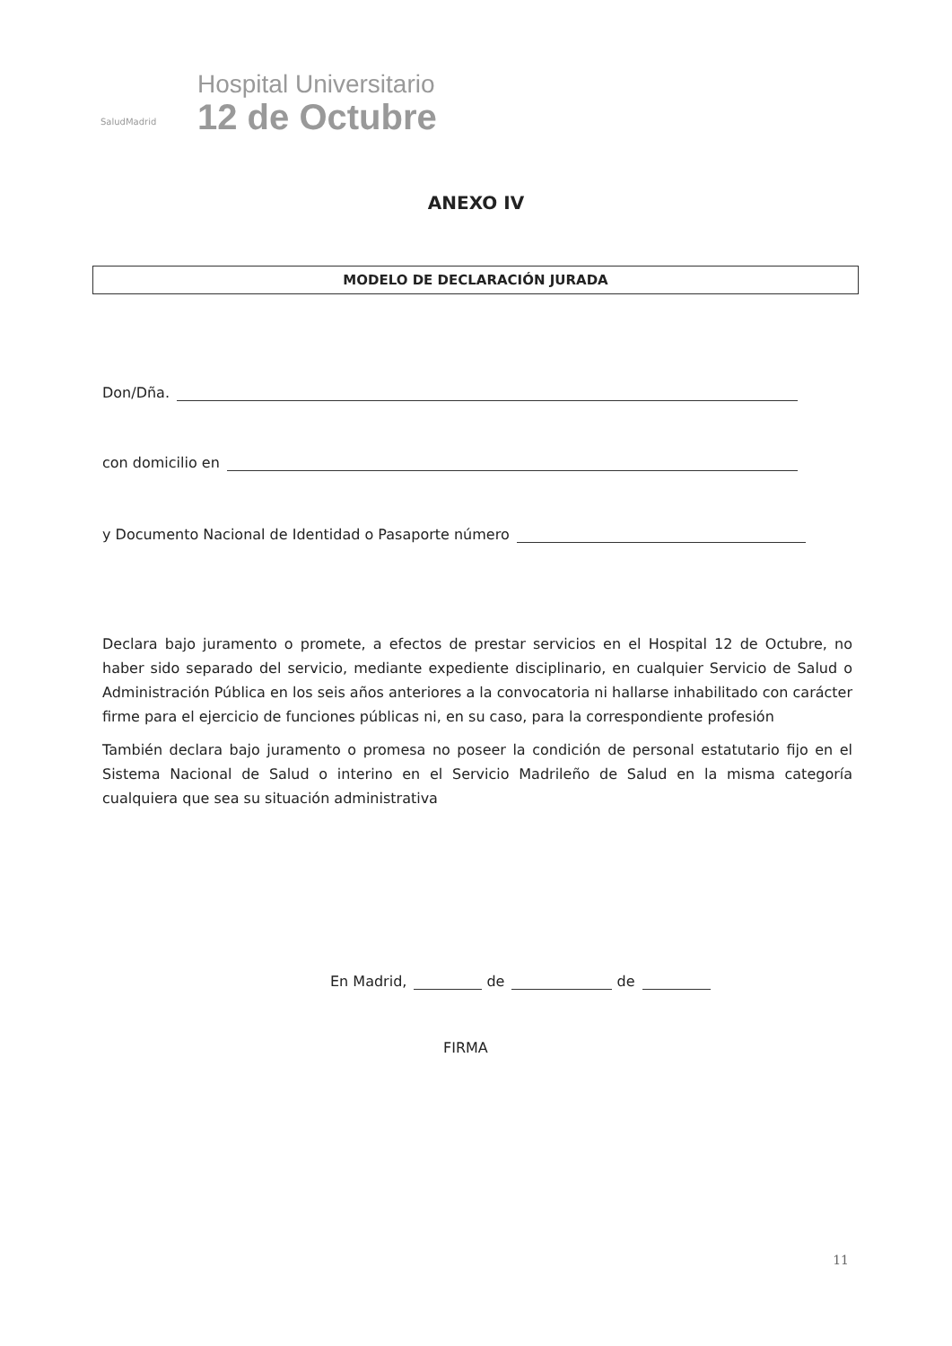SaludMadrid
Hospital Universitario
12 de Octubre
ANEXO IV
MODELO DE DECLARACIÓN JURADA
Don/Dña.
con domicilio en
y Documento Nacional de Identidad o Pasaporte número
Declara bajo juramento o promete, a efectos de prestar servicios en el Hospital 12 de Octubre, no haber sido separado del servicio, mediante expediente disciplinario, en cualquier Servicio de Salud o Administración Pública en los seis años anteriores a la convocatoria ni hallarse inhabilitado con carácter firme para el ejercicio de funciones públicas ni, en su caso, para la correspondiente profesión
También declara bajo juramento o promesa no poseer la condición de personal estatutario fijo en el Sistema Nacional de Salud o interino en el Servicio Madrileño de Salud en la misma categoría cualquiera que sea su situación administrativa
En Madrid, de de
FIRMA
11